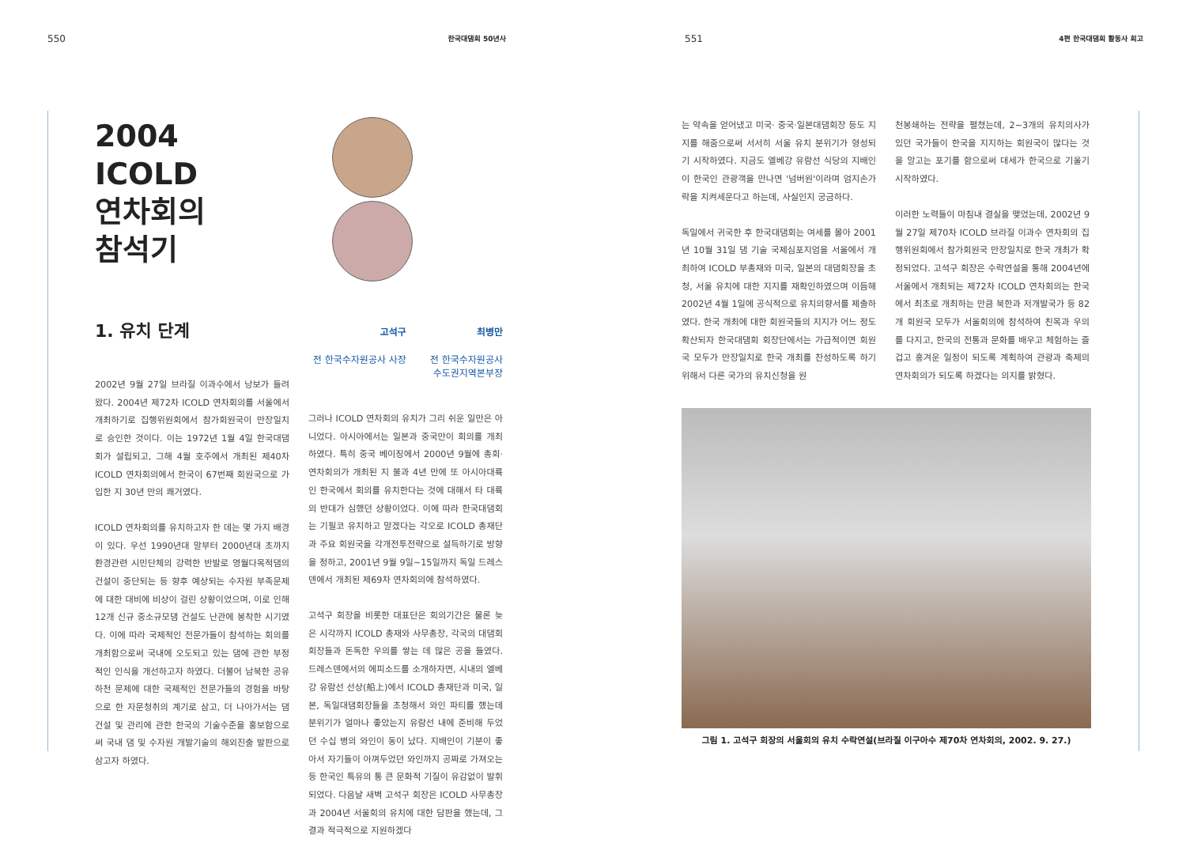550 한국대댐회 50년사
2004
ICOLD
연차회의
참석기
1. 유치 단계
2002년 9월 27일 브라질 이과수에서 낭보가 들려왔다. 2004년 제72차 ICOLD 연차회의를 서울에서 개최하기로 집행위원회에서 참가회원국이 만장일치로 승인한 것이다. 이는 1972년 1월 4일 한국대댐회가 설립되고, 그해 4월 호주에서 개최된 제40차 ICOLD 연차회의에서 한국이 67번째 회원국으로 가입한 지 30년 만의 쾌거였다.
ICOLD 연차회의를 유치하고자 한 데는 몇 가지 배경이 있다. 우선 1990년대 말부터 2000년대 초까지 환경관련 시민단체의 강력한 반발로 영월다목적댐의 건설이 중단되는 등 향후 예상되는 수자원 부족문제에 대한 대비에 비상이 걸린 상황이었으며, 이로 인해 12개 신규 중소규모댐 건설도 난관에 봉착한 시기였다. 이에 따라 국제적인 전문가들이 참석하는 회의를 개최함으로써 국내에 오도되고 있는 댐에 관한 부정적인 인식을 개선하고자 하였다. 더불어 남북한 공유하천 문제에 대한 국제적인 전문가들의 경험을 바탕으로 한 자문청취의 계기로 삼고, 더 나아가서는 댐 건설 및 관리에 관한 한국의 기술수준을 홍보함으로써 국내 댐 및 수자원 개발기술의 해외진출 발판으로 삼고자 하였다.
고석구
전 한국수자원공사 사장
최병만
전 한국수자원공사
수도권지역본부장
그러나 ICOLD 연차회의 유치가 그리 쉬운 일만은 아니었다. 아시아에서는 일본과 중국만이 회의를 개최하였다. 특히 중국 베이징에서 2000년 9월에 총회·연차회의가 개최된 지 불과 4년 만에 또 아시아대륙인 한국에서 회의를 유치한다는 것에 대해서 타 대륙의 반대가 심했던 상황이었다. 이에 따라 한국대댐회는 기필코 유치하고 말겠다는 각오로 ICOLD 총재단과 주요 회원국을 각개전투전략으로 설득하기로 방향을 정하고, 2001년 9월 9일~15일까지 독일 드레스덴에서 개최된 제69차 연차회의에 참석하였다.
고석구 회장을 비롯한 대표단은 회의기간은 물론 늦은 시각까지 ICOLD 총재와 사무총장, 각국의 대댐회 회장들과 돈독한 우의를 쌓는 데 많은 공을 들였다. 드레스덴에서의 에피소드를 소개하자면, 시내의 엘베 강 유람선 선상(船上)에서 ICOLD 총재단과 미국, 일본, 독일대댐회장들을 초청해서 와인 파티를 했는데 분위기가 얼마나 좋았는지 유람선 내에 준비해 두었던 수십 병의 와인이 동이 났다. 지배인이 기분이 좋아서 자기들이 아껴두었던 와인까지 공짜로 가져오는 등 한국인 특유의 통 큰 문화적 기질이 유감없이 발휘되었다. 다음날 새벽 고석구 회장은 ICOLD 사무총장과 2004년 서울회의 유치에 대한 담판을 했는데, 그 결과 적극적으로 지원하겠다
551 4편 한국대댐회 활동사 회고
는 약속을 얻어냈고 미국· 중국·일본대댐회장 등도 지지를 해줌으로써 서서히 서울 유치 분위기가 형성되기 시작하였다. 지금도 엘베강 유람선 식당의 지배인이 한국인 관광객을 만나면 '넘버원'이라며 엄지손가락을 치켜세운다고 하는데, 사실인지 궁금하다.
독일에서 귀국한 후 한국대댐회는 여세를 몰아 2001년 10월 31일 댐 기술 국제심포지엄을 서울에서 개최하여 ICOLD 부총재와 미국, 일본의 대댐회장을 초청, 서울 유치에 대한 지지를 재확인하였으며 이듬해 2002년 4월 1일에 공식적으로 유치의향서를 제출하였다. 한국 개최에 대한 회원국들의 지지가 어느 정도 확산되자 한국대댐회 회장단에서는 가급적이면 회원국 모두가 만장일치로 한국 개최를 찬성하도록 하기 위해서 다른 국가의 유치신청을 원
천봉쇄하는 전략을 펼쳤는데, 2~3개의 유치의사가 있던 국가들이 한국을 지지하는 회원국이 많다는 것을 알고는 포기를 함으로써 대세가 한국으로 기울기 시작하였다.
이러한 노력들이 마침내 결실을 맺었는데, 2002년 9월 27일 제70차 ICOLD 브라질 이과수 연차회의 집행위원회에서 참가회원국 만장일치로 한국 개최가 확정되었다. 고석구 회장은 수락연설을 통해 2004년에 서울에서 개최되는 제72차 ICOLD 연차회의는 한국에서 최초로 개최하는 만큼 북한과 저개발국가 등 82개 회원국 모두가 서울회의에 참석하여 친목과 우의를 다지고, 한국의 전통과 문화를 배우고 체험하는 즐겁고 흥겨운 일정이 되도록 계획하여 관광과 축제의 연차회의가 되도록 하겠다는 의지를 밝혔다.
그림 1. 고석구 회장의 서울회의 유치 수락연설(브라질 이구아수 제70차 연차회의, 2002. 9. 27.)